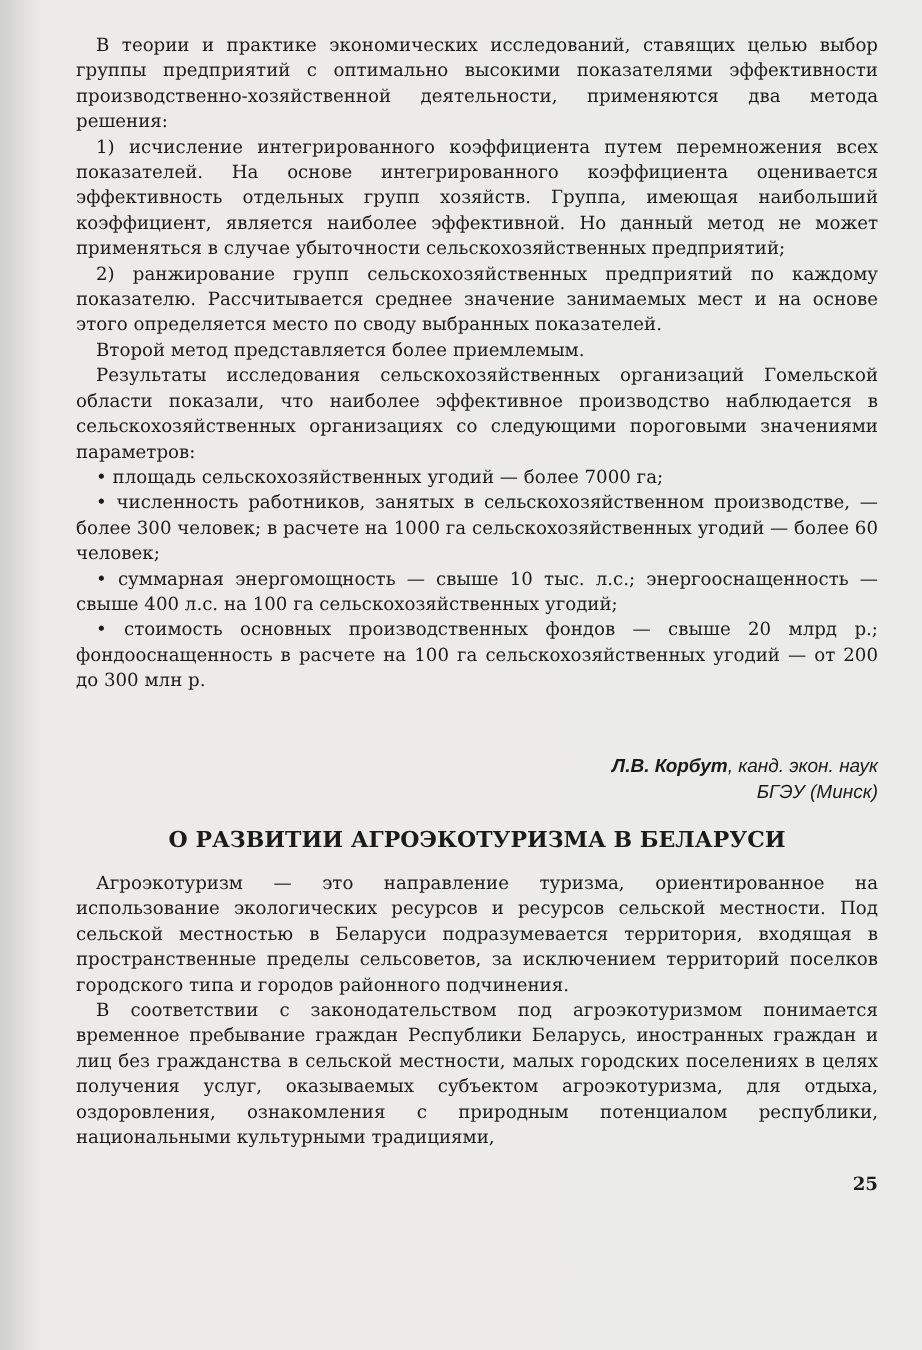В теории и практике экономических исследований, ставящих целью выбор группы предприятий с оптимально высокими показателями эффективности производственно-хозяйственной деятельности, применяются два метода решения:
1) исчисление интегрированного коэффициента путем перемножения всех показателей. На основе интегрированного коэффициента оценивается эффективность отдельных групп хозяйств. Группа, имеющая наибольший коэффициент, является наиболее эффективной. Но данный метод не может применяться в случае убыточности сельскохозяйственных предприятий;
2) ранжирование групп сельскохозяйственных предприятий по каждому показателю. Рассчитывается среднее значение занимаемых мест и на основе этого определяется место по своду выбранных показателей.
Второй метод представляется более приемлемым.
Результаты исследования сельскохозяйственных организаций Гомельской области показали, что наиболее эффективное производство наблюдается в сельскохозяйственных организациях со следующими пороговыми значениями параметров:
• площадь сельскохозяйственных угодий — более 7000 га;
• численность работников, занятых в сельскохозяйственном производстве, — более 300 человек; в расчете на 1000 га сельскохозяйственных угодий — более 60 человек;
• суммарная энергомощность — свыше 10 тыс. л.с.; энергооснащенность — свыше 400 л.с. на 100 га сельскохозяйственных угодий;
• стоимость основных производственных фондов — свыше 20 млрд р.; фондооснащенность в расчете на 100 га сельскохозяйственных угодий — от 200 до 300 млн р.
Л.В. Корбут, канд. экон. наук
БГЭУ (Минск)
О РАЗВИТИИ АГРОЭКОТУРИЗМА В БЕЛАРУСИ
Агроэкотуризм — это направление туризма, ориентированное на использование экологических ресурсов и ресурсов сельской местности. Под сельской местностью в Беларуси подразумевается территория, входящая в пространственные пределы сельсоветов, за исключением территорий поселков городского типа и городов районного подчинения.
В соответствии с законодательством под агроэкотуризмом понимается временное пребывание граждан Республики Беларусь, иностранных граждан и лиц без гражданства в сельской местности, малых городских поселениях в целях получения услуг, оказываемых субъектом агроэкотуризма, для отдыха, оздоровления, ознакомления с природным потенциалом республики, национальными культурными традициями,
25